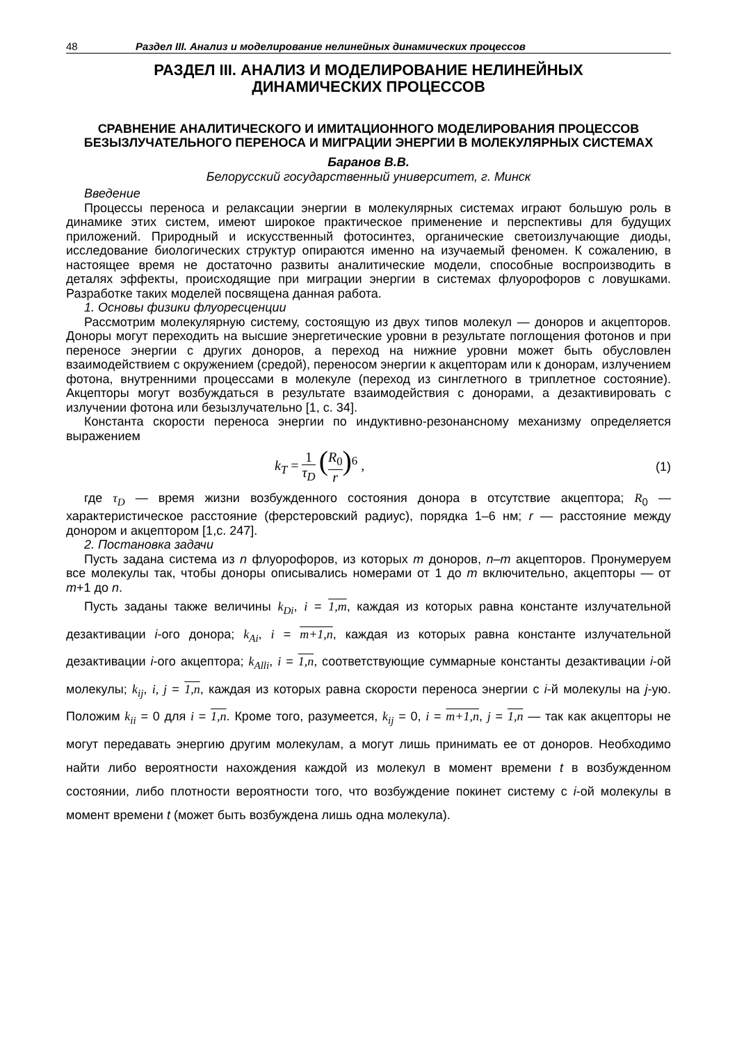48 Раздел III. Анализ и моделирование нелинейных динамических процессов
РАЗДЕЛ III. АНАЛИЗ И МОДЕЛИРОВАНИЕ НЕЛИНЕЙНЫХ
ДИНАМИЧЕСКИХ ПРОЦЕССОВ
СРАВНЕНИЕ АНАЛИТИЧЕСКОГО И ИМИТАЦИОННОГО МОДЕЛИРОВАНИЯ ПРОЦЕССОВ БЕЗЫЗЛУЧАТЕЛЬНОГО ПЕРЕНОСА И МИГРАЦИИ ЭНЕРГИИ В МОЛЕКУЛЯРНЫХ СИСТЕМАХ
Баранов В.В.
Белорусский государственный университет, г. Минск
Введение
Процессы переноса и релаксации энергии в молекулярных системах играют большую роль в динамике этих систем, имеют широкое практическое применение и перспективы для будущих приложений. Природный и искусственный фотосинтез, органические светоизлучающие диоды, исследование биологических структур опираются именно на изучаемый феномен. К сожалению, в настоящее время не достаточно развиты аналитические модели, способные воспроизводить в деталях эффекты, происходящие при миграции энергии в системах флуорофоров с ловушками. Разработке таких моделей посвящена данная работа.
1. Основы физики флуоресценции
Рассмотрим молекулярную систему, состоящую из двух типов молекул — доноров и акцепторов. Доноры могут переходить на высшие энергетические уровни в результате поглощения фотонов и при переносе энергии с других доноров, а переход на нижние уровни может быть обусловлен взаимодействием с окружением (средой), переносом энергии к акцепторам или к донорам, излучением фотона, внутренними процессами в молекуле (переход из синглетного в триплетное состояние). Акцепторы могут возбуждаться в результате взаимодействия с донорами, а дезактивировать с излучении фотона или безызлучательно [1, с. 34].
Константа скорости переноса энергии по индуктивно-резонансному механизму определяется выражением
k<sub>T</sub> = 1 τ<sub>D</sub> (R<sub>0</sub> r)<sup>6</sup> , (1)
где τ<sub>D</sub> — время жизни возбужденного состояния донора в отсутствие акцептора; R<sub>0</sub> — характеристическое расстояние (ферстеровский радиус), порядка 1–6 нм; r — расстояние между донором и акцептором [1,с. 247].
2. Постановка задачи
Пусть задана система из n флуорофоров, из которых m доноров, n–m акцепторов. Пронумеруем все молекулы так, чтобы доноры описывались номерами от 1 до m включительно, акцепторы — от m+1 до n.
Пусть заданы также величины k<sub>Di</sub>, i = 1,m, каждая из которых равна константе излучательной дезактивации i-ого донора; k<sub>Ai</sub>, i = m+1,n, каждая из которых равна константе излучательной дезактивации i-ого акцептора; k<sub>Alli</sub>, i = 1,n, соответствующие суммарные константы дезактивации i-ой молекулы; k<sub>ij</sub>, i, j = 1,n, каждая из которых равна скорости переноса энергии с i-й молекулы на j-ую. Положим k<sub>ii</sub> = 0 для i = 1,n. Кроме того, разумеется, k<sub>ij</sub> = 0, i = m+1,n, j = 1,n — так как акцепторы не могут передавать энергию другим молекулам, а могут лишь принимать ее от доноров. Необходимо найти либо вероятности нахождения каждой из молекул в момент времени t в возбужденном состоянии, либо плотности вероятности того, что возбуждение покинет систему с i-ой молекулы в момент времени t (может быть возбуждена лишь одна молекула).